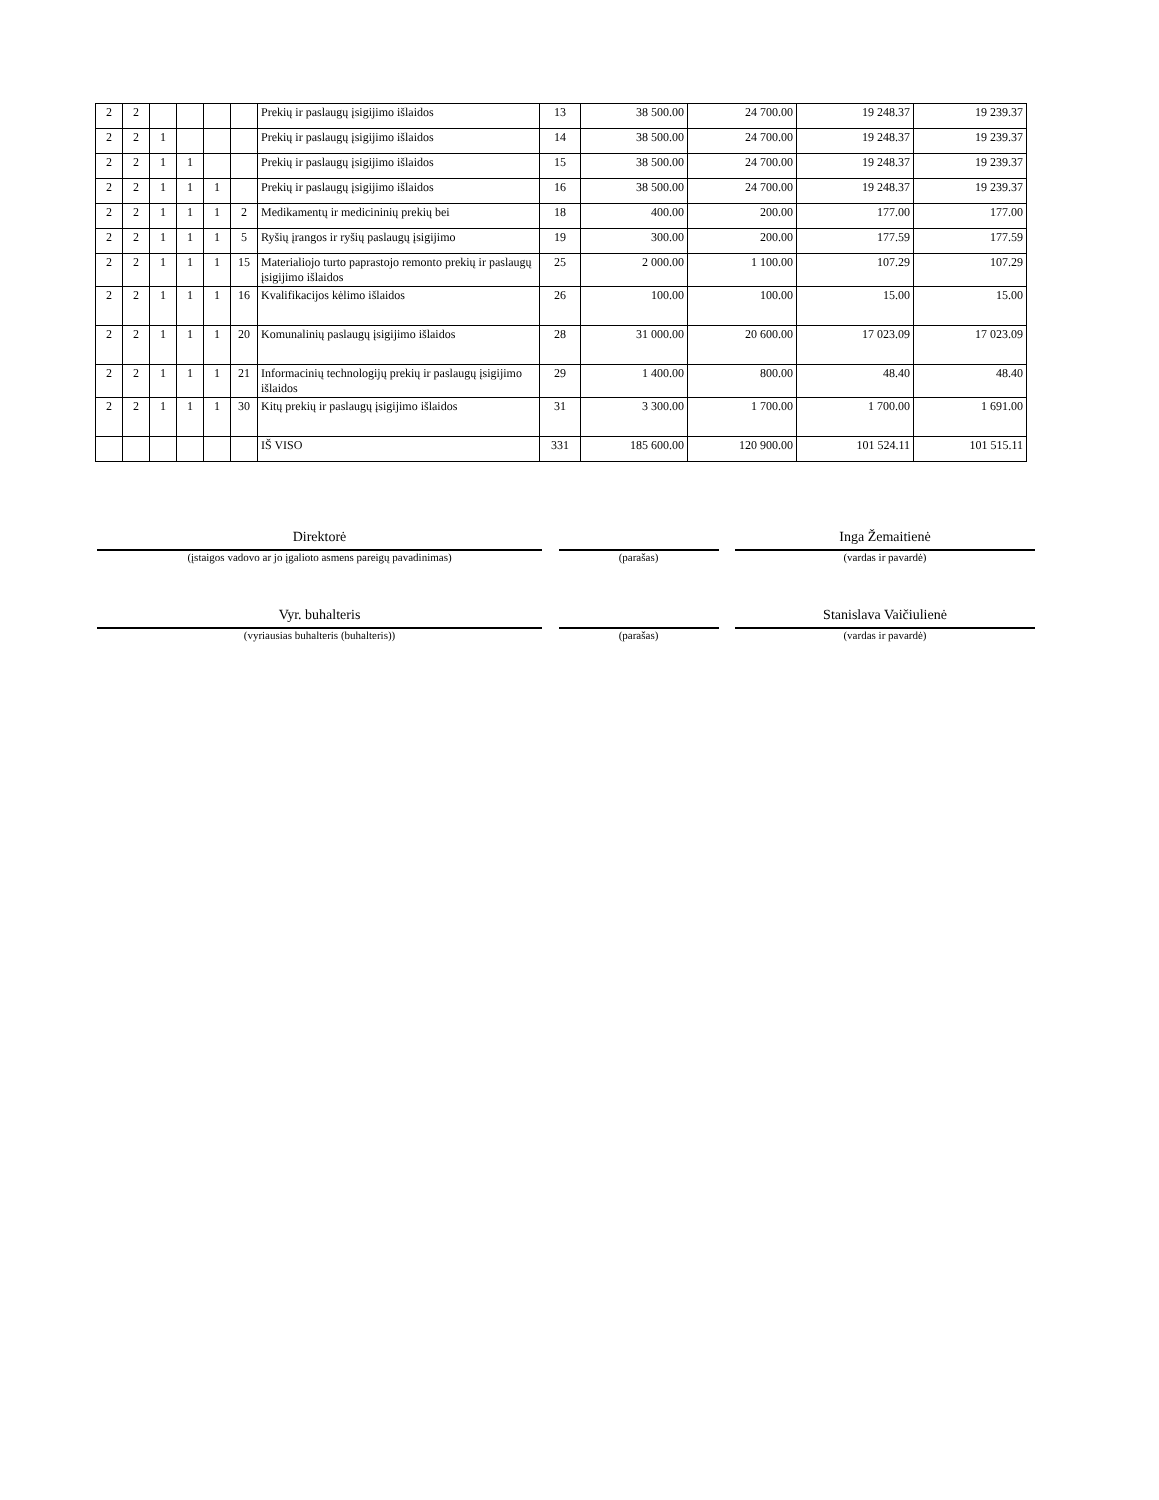| 2 | 2 | | | | | Prekių ir paslaugų įsigijimo išlaidos | 13 | 38 500.00 | 24 700.00 | 19 248.37 | 19 239.37 |
| 2 | 2 | 1 | | | | Prekių ir paslaugų įsigijimo išlaidos | 14 | 38 500.00 | 24 700.00 | 19 248.37 | 19 239.37 |
| 2 | 2 | 1 | 1 | | | Prekių ir paslaugų įsigijimo išlaidos | 15 | 38 500.00 | 24 700.00 | 19 248.37 | 19 239.37 |
| 2 | 2 | 1 | 1 | 1 | | Prekių ir paslaugų įsigijimo išlaidos | 16 | 38 500.00 | 24 700.00 | 19 248.37 | 19 239.37 |
| 2 | 2 | 1 | 1 | 1 | 2 | Medikamentų ir medicininių prekių bei | 18 | 400.00 | 200.00 | 177.00 | 177.00 |
| 2 | 2 | 1 | 1 | 1 | 5 | Ryšių įrangos ir ryšių paslaugų įsigijimo | 19 | 300.00 | 200.00 | 177.59 | 177.59 |
| 2 | 2 | 1 | 1 | 1 | 15 | Materialiojo turto paprastojo remonto prekių ir paslaugų įsigijimo išlaidos | 25 | 2 000.00 | 1 100.00 | 107.29 | 107.29 |
| 2 | 2 | 1 | 1 | 1 | 16 | Kvalifikacijos kėlimo išlaidos | 26 | 100.00 | 100.00 | 15.00 | 15.00 |
| 2 | 2 | 1 | 1 | 1 | 20 | Komunalinių paslaugų įsigijimo išlaidos | 28 | 31 000.00 | 20 600.00 | 17 023.09 | 17 023.09 |
| 2 | 2 | 1 | 1 | 1 | 21 | Informacinių technologijų prekių ir paslaugų įsigijimo išlaidos | 29 | 1 400.00 | 800.00 | 48.40 | 48.40 |
| 2 | 2 | 1 | 1 | 1 | 30 | Kitų prekių ir paslaugų įsigijimo išlaidos | 31 | 3 300.00 | 1 700.00 | 1 700.00 | 1 691.00 |
| | | | | | | IŠ VISO | 331 | 185 600.00 | 120 900.00 | 101 524.11 | 101 515.11 |
Direktorė
(įstaigos vadovo ar jo įgalioto asmens pareigų pavadinimas)
(parašas)
Inga Žemaitienė
(vardas ir pavardė)
Vyr. buhalteris
(vyriausias buhalteris (buhalteris))
(parašas)
Stanislava Vaičiulienė
(vardas ir pavardė)